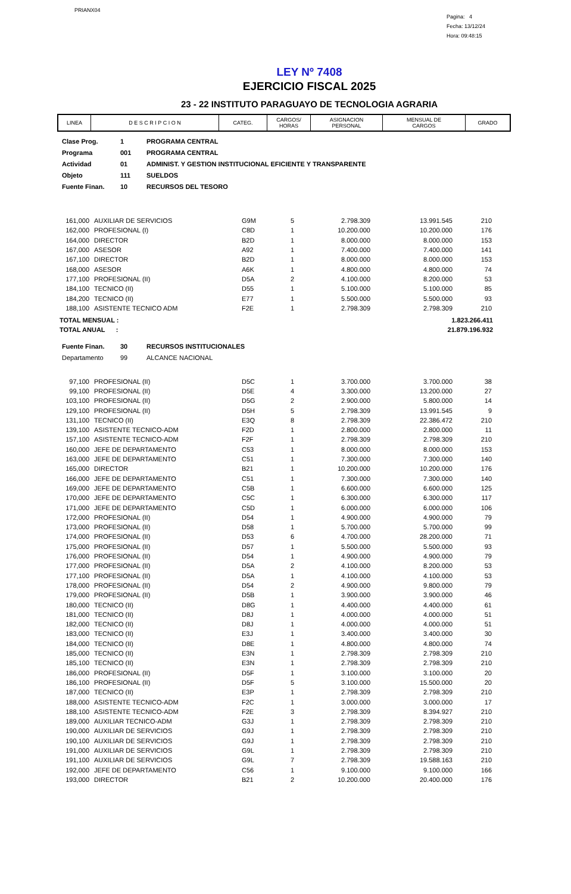PRIANX04
Pagina: 4
Fecha: 13/12/24
Hora: 09:48:15
LEY Nº 7408
EJERCICIO FISCAL 2025
23 - 22 INSTITUTO PARAGUAYO DE TECNOLOGIA AGRARIA
| LINEA | D E S C R I P C I O N | CATEG. | CARGOS/ HORAS | ASIGNACION PERSONAL | MENSUAL DE CARGOS | GRADO |
| Clase Prog. | 1 | PROGRAMA CENTRAL |
| Programa | 001 | PROGRAMA CENTRAL |
| Actividad | 01 | ADMINIST. Y GESTION INSTITUCIONAL EFICIENTE Y TRANSPARENTE |
| Objeto | 111 | SUELDOS |
| Fuente Finan. | 10 | RECURSOS DEL TESORO |
| 161,000 | AUXILIAR DE SERVICIOS | G9M | 5 | 2.798.309 | 13.991.545 | 210 |
| 162,000 | PROFESIONAL (I) | C8D | 1 | 10.200.000 | 10.200.000 | 176 |
| 164,000 | DIRECTOR | B2D | 1 | 8.000.000 | 8.000.000 | 153 |
| 167,000 | ASESOR | A92 | 1 | 7.400.000 | 7.400.000 | 141 |
| 167,100 | DIRECTOR | B2D | 1 | 8.000.000 | 8.000.000 | 153 |
| 168,000 | ASESOR | A6K | 1 | 4.800.000 | 4.800.000 | 74 |
| 177,100 | PROFESIONAL (II) | D5A | 2 | 4.100.000 | 8.200.000 | 53 |
| 184,100 | TECNICO (II) | D55 | 1 | 5.100.000 | 5.100.000 | 85 |
| 184,200 | TECNICO (II) | E77 | 1 | 5.500.000 | 5.500.000 | 93 |
| 188,100 | ASISTENTE TECNICO ADM | F2E | 1 | 2.798.309 | 2.798.309 | 210 |
| TOTAL MENSUAL : | 1.823.266.411 |
| TOTAL ANUAL : | 21.879.196.932 |
| Fuente Finan. | 30 | RECURSOS INSTITUCIONALES |
| Departamento | 99 | ALCANCE NACIONAL |
| 97,100 | PROFESIONAL (II) | D5C | 1 | 3.700.000 | 3.700.000 | 38 |
| 99,100 | PROFESIONAL (II) | D5E | 4 | 3.300.000 | 13.200.000 | 27 |
| 103,100 | PROFESIONAL (II) | D5G | 2 | 2.900.000 | 5.800.000 | 14 |
| 129,100 | PROFESIONAL (II) | D5H | 5 | 2.798.309 | 13.991.545 | 9 |
| 131,100 | TECNICO (II) | E3Q | 8 | 2.798.309 | 22.386.472 | 210 |
| 139,100 | ASISTENTE TECNICO-ADM | F2D | 1 | 2.800.000 | 2.800.000 | 11 |
| 157,100 | ASISTENTE TECNICO-ADM | F2F | 1 | 2.798.309 | 2.798.309 | 210 |
| 160,000 | JEFE DE DEPARTAMENTO | C53 | 1 | 8.000.000 | 8.000.000 | 153 |
| 163,000 | JEFE DE DEPARTAMENTO | C51 | 1 | 7.300.000 | 7.300.000 | 140 |
| 165,000 | DIRECTOR | B21 | 1 | 10.200.000 | 10.200.000 | 176 |
| 166,000 | JEFE DE DEPARTAMENTO | C51 | 1 | 7.300.000 | 7.300.000 | 140 |
| 169,000 | JEFE DE DEPARTAMENTO | C5B | 1 | 6.600.000 | 6.600.000 | 125 |
| 170,000 | JEFE DE DEPARTAMENTO | C5C | 1 | 6.300.000 | 6.300.000 | 117 |
| 171,000 | JEFE DE DEPARTAMENTO | C5D | 1 | 6.000.000 | 6.000.000 | 106 |
| 172,000 | PROFESIONAL (II) | D54 | 1 | 4.900.000 | 4.900.000 | 79 |
| 173,000 | PROFESIONAL (II) | D58 | 1 | 5.700.000 | 5.700.000 | 99 |
| 174,000 | PROFESIONAL (II) | D53 | 6 | 4.700.000 | 28.200.000 | 71 |
| 175,000 | PROFESIONAL (II) | D57 | 1 | 5.500.000 | 5.500.000 | 93 |
| 176,000 | PROFESIONAL (II) | D54 | 1 | 4.900.000 | 4.900.000 | 79 |
| 177,000 | PROFESIONAL (II) | D5A | 2 | 4.100.000 | 8.200.000 | 53 |
| 177,100 | PROFESIONAL (II) | D5A | 1 | 4.100.000 | 4.100.000 | 53 |
| 178,000 | PROFESIONAL (II) | D54 | 2 | 4.900.000 | 9.800.000 | 79 |
| 179,000 | PROFESIONAL (II) | D5B | 1 | 3.900.000 | 3.900.000 | 46 |
| 180,000 | TECNICO (II) | D8G | 1 | 4.400.000 | 4.400.000 | 61 |
| 181,000 | TECNICO (II) | D8J | 1 | 4.000.000 | 4.000.000 | 51 |
| 182,000 | TECNICO (II) | D8J | 1 | 4.000.000 | 4.000.000 | 51 |
| 183,000 | TECNICO (II) | E3J | 1 | 3.400.000 | 3.400.000 | 30 |
| 184,000 | TECNICO (II) | D8E | 1 | 4.800.000 | 4.800.000 | 74 |
| 185,000 | TECNICO (II) | E3N | 1 | 2.798.309 | 2.798.309 | 210 |
| 185,100 | TECNICO (II) | E3N | 1 | 2.798.309 | 2.798.309 | 210 |
| 186,000 | PROFESIONAL (II) | D5F | 1 | 3.100.000 | 3.100.000 | 20 |
| 186,100 | PROFESIONAL (II) | D5F | 5 | 3.100.000 | 15.500.000 | 20 |
| 187,000 | TECNICO (II) | E3P | 1 | 2.798.309 | 2.798.309 | 210 |
| 188,000 | ASISTENTE TECNICO-ADM | F2C | 1 | 3.000.000 | 3.000.000 | 17 |
| 188,100 | ASISTENTE TECNICO-ADM | F2E | 3 | 2.798.309 | 8.394.927 | 210 |
| 189,000 | AUXILIAR TECNICO-ADM | G3J | 1 | 2.798.309 | 2.798.309 | 210 |
| 190,000 | AUXILIAR DE SERVICIOS | G9J | 1 | 2.798.309 | 2.798.309 | 210 |
| 190,100 | AUXILIAR DE SERVICIOS | G9J | 1 | 2.798.309 | 2.798.309 | 210 |
| 191,000 | AUXILIAR DE SERVICIOS | G9L | 1 | 2.798.309 | 2.798.309 | 210 |
| 191,100 | AUXILIAR DE SERVICIOS | G9L | 7 | 2.798.309 | 19.588.163 | 210 |
| 192,000 | JEFE DE DEPARTAMENTO | C56 | 1 | 9.100.000 | 9.100.000 | 166 |
| 193,000 | DIRECTOR | B21 | 2 | 10.200.000 | 20.400.000 | 176 |